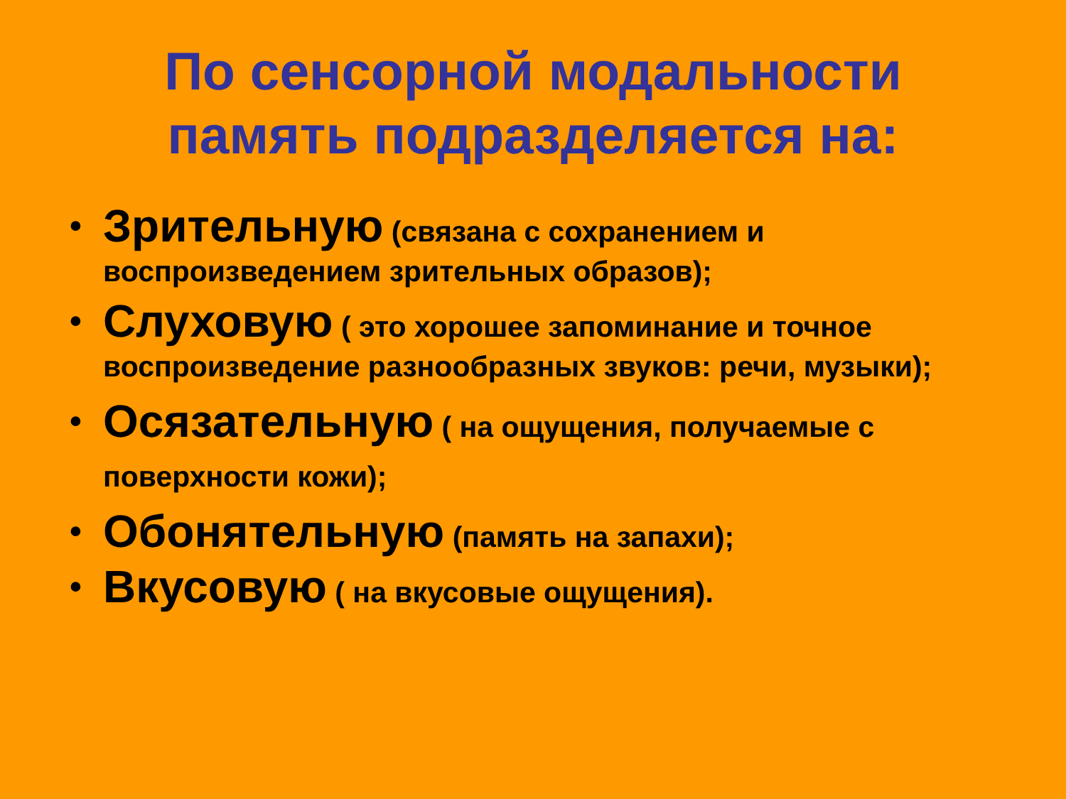По сенсорной модальности
память подразделяется на:
• Зрительную (связана с сохранением и воспроизведением зрительных образов);
• Слуховую ( это хорошее запоминание и точное воспроизведение разнообразных звуков: речи, музыки);
• Осязательную ( на ощущения, получаемые с поверхности кожи);
• Обонятельную (память на запахи);
• Вкусовую ( на вкусовые ощущения).